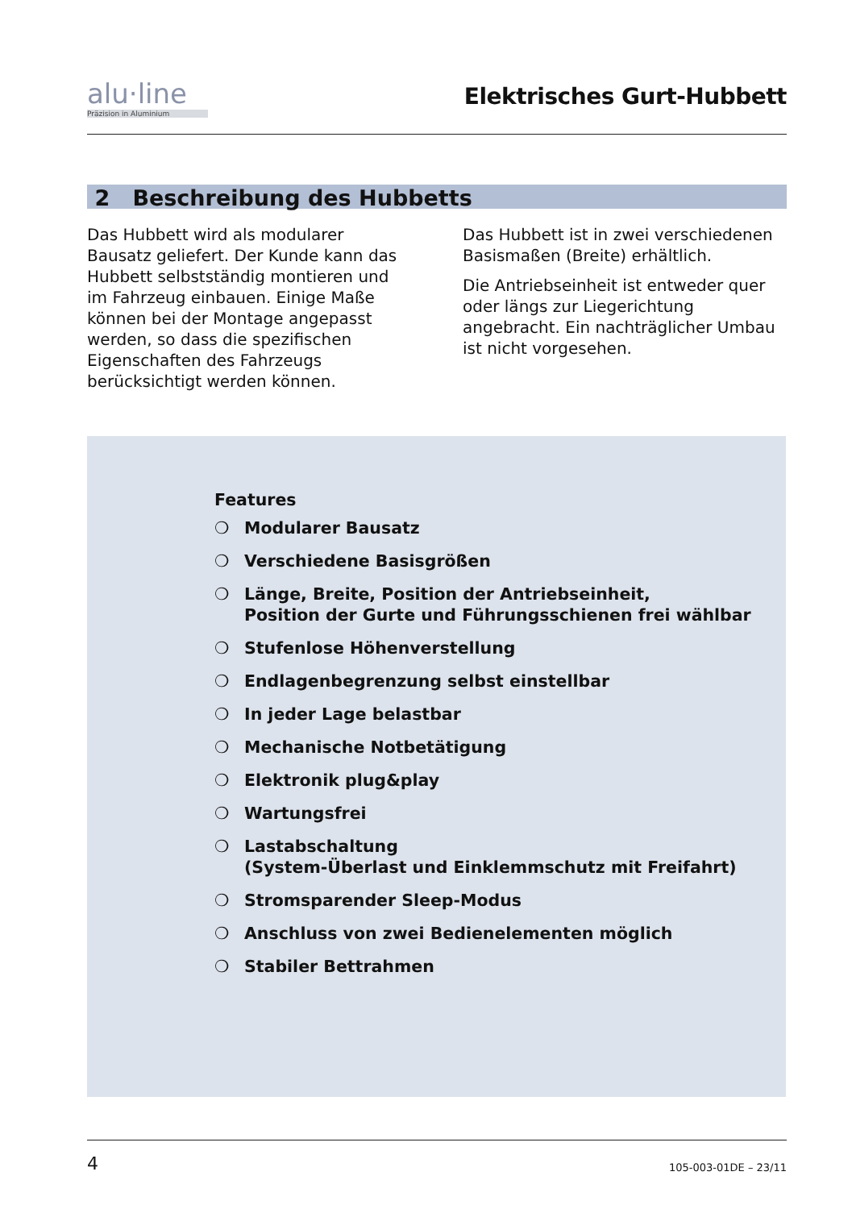alu·line
Präzision in Aluminium
Elektrisches Gurt-Hubbett
2 Beschreibung des Hubbetts
Das Hubbett wird als modularer Bausatz geliefert. Der Kunde kann das Hubbett selbstständig montieren und im Fahrzeug einbauen. Einige Maße können bei der Montage angepasst werden, so dass die spezifischen Eigenschaften des Fahrzeugs berücksichtigt werden können.
Das Hubbett ist in zwei verschiedenen Basismaßen (Breite) erhältlich.
Die Antriebseinheit ist entweder quer oder längs zur Liegerichtung angebracht. Ein nachträglicher Umbau ist nicht vorgesehen.
Features
❍ Modularer Bausatz
❍ Verschiedene Basisgrößen
❍ Länge, Breite, Position der Antriebseinheit,
Position der Gurte und Führungsschienen frei wählbar
❍ Stufenlose Höhenverstellung
❍ Endlagenbegrenzung selbst einstellbar
❍ In jeder Lage belastbar
❍ Mechanische Notbetätigung
❍ Elektronik plug&play
❍ Wartungsfrei
❍ Lastabschaltung
(System-Überlast und Einklemmschutz mit Freifahrt)
❍ Stromsparender Sleep-Modus
❍ Anschluss von zwei Bedienelementen möglich
❍ Stabiler Bettrahmen
4 105-003-01DE – 23/11